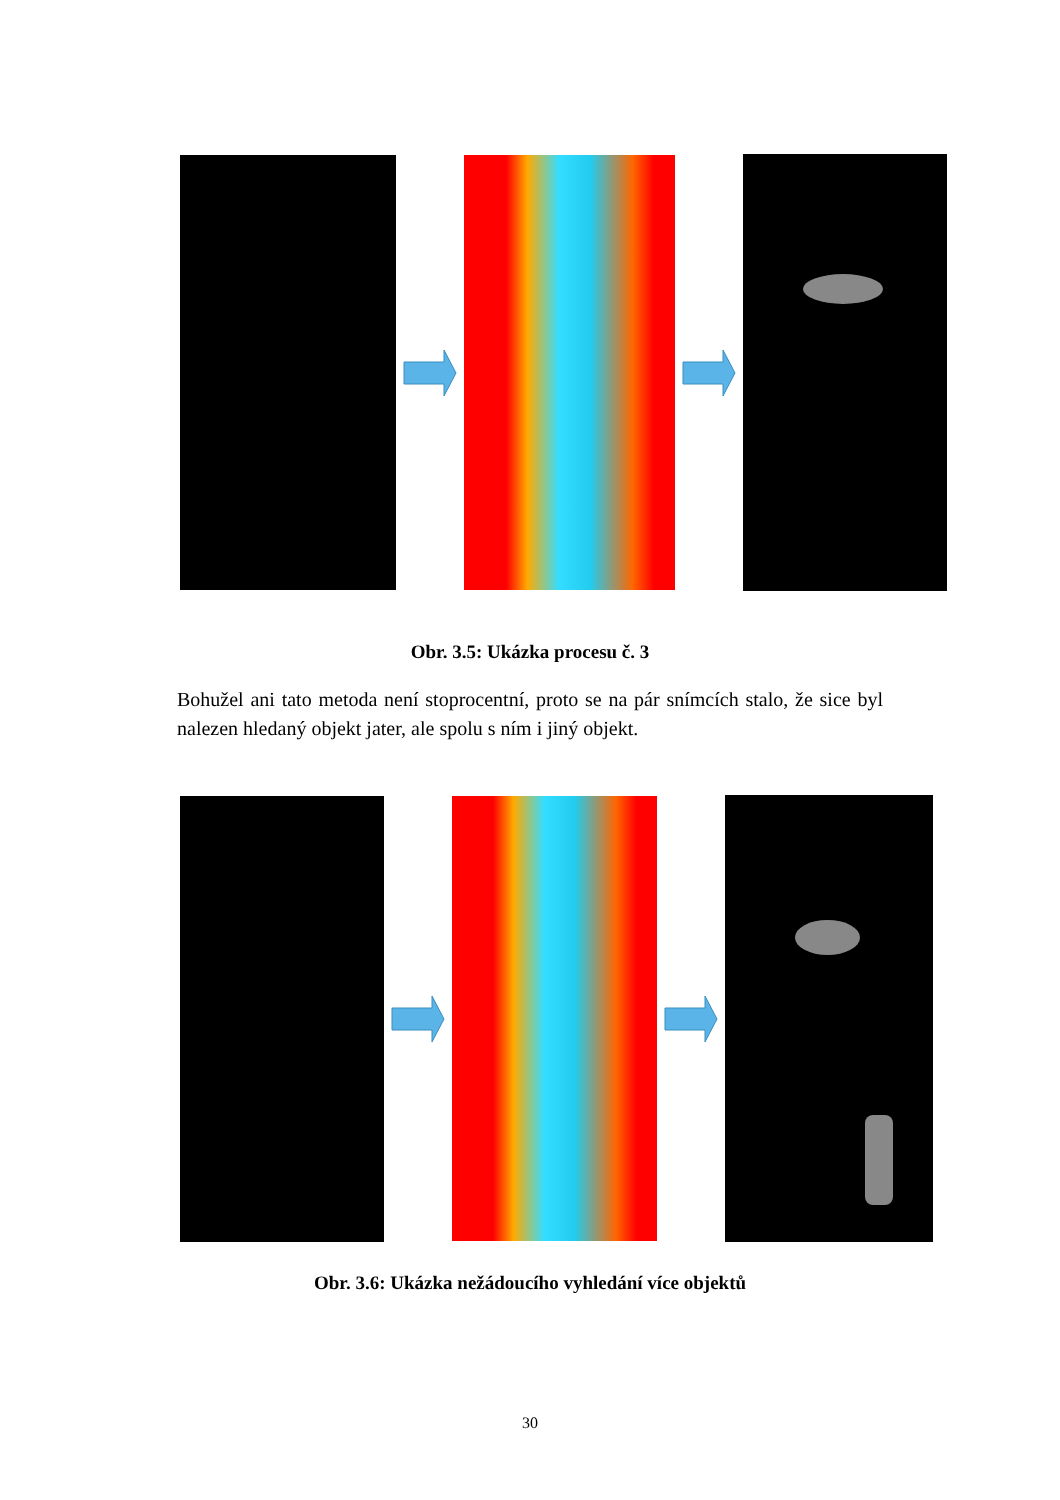Obr. 3.5: Ukázka procesu č. 3
Bohužel ani tato metoda není stoprocentní, proto se na pár snímcích stalo, že sice byl nalezen hledaný objekt jater, ale spolu s ním i jiný objekt.
Obr. 3.6: Ukázka nežádoucího vyhledání více objektů
30